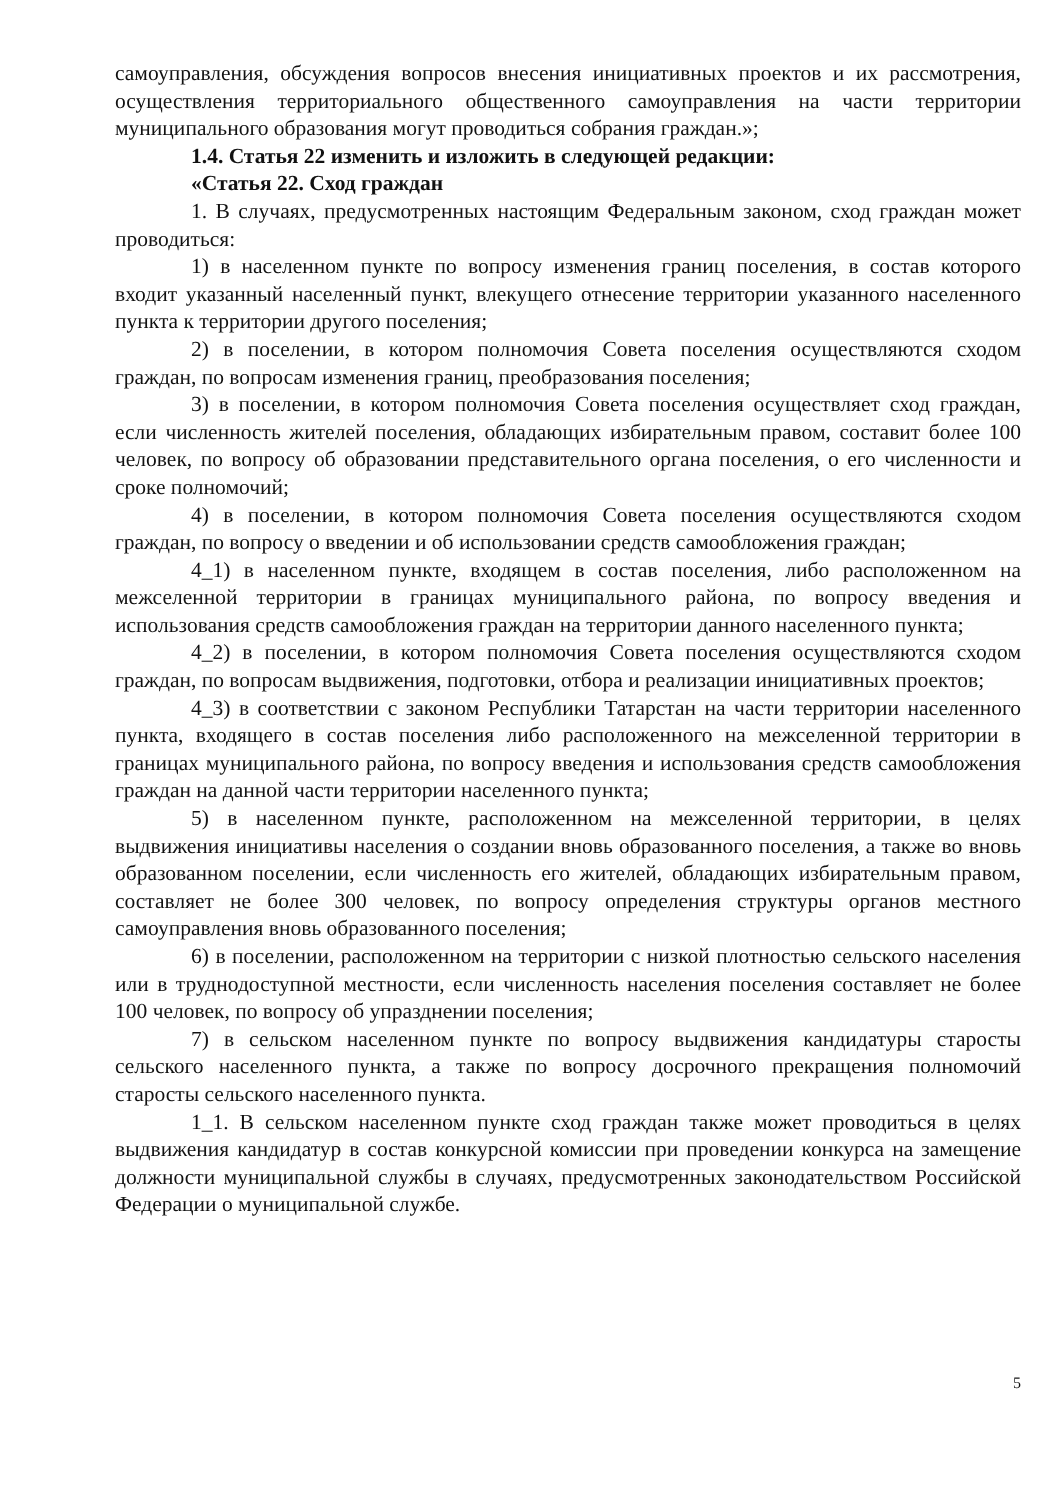самоуправления, обсуждения вопросов внесения инициативных проектов и их рассмотрения, осуществления территориального общественного самоуправления на части территории муниципального образования могут проводиться собрания граждан.»;
1.4. Статья 22 изменить и изложить в следующей редакции:
«Статья 22. Сход граждан
1. В случаях, предусмотренных настоящим Федеральным законом, сход граждан может проводиться:
1) в населенном пункте по вопросу изменения границ поселения, в состав которого входит указанный населенный пункт, влекущего отнесение территории указанного населенного пункта к территории другого поселения;
2) в поселении, в котором полномочия Совета поселения осуществляются сходом граждан, по вопросам изменения границ, преобразования поселения;
3) в поселении, в котором полномочия Совета поселения осуществляет сход граждан, если численность жителей поселения, обладающих избирательным правом, составит более 100 человек, по вопросу об образовании представительного органа поселения, о его численности и сроке полномочий;
4) в поселении, в котором полномочия Совета поселения осуществляются сходом граждан, по вопросу о введении и об использовании средств самообложения граждан;
4_1) в населенном пункте, входящем в состав поселения, либо расположенном на межселенной территории в границах муниципального района, по вопросу введения и использования средств самообложения граждан на территории данного населенного пункта;
4_2) в поселении, в котором полномочия Совета поселения осуществляются сходом граждан, по вопросам выдвижения, подготовки, отбора и реализации инициативных проектов;
4_3) в соответствии с законом Республики Татарстан на части территории населенного пункта, входящего в состав поселения либо расположенного на межселенной территории в границах муниципального района, по вопросу введения и использования средств самообложения граждан на данной части территории населенного пункта;
5) в населенном пункте, расположенном на межселенной территории, в целях выдвижения инициативы населения о создании вновь образованного поселения, а также во вновь образованном поселении, если численность его жителей, обладающих избирательным правом, составляет не более 300 человек, по вопросу определения структуры органов местного самоуправления вновь образованного поселения;
6) в поселении, расположенном на территории с низкой плотностью сельского населения или в труднодоступной местности, если численность населения поселения составляет не более 100 человек, по вопросу об упразднении поселения;
7) в сельском населенном пункте по вопросу выдвижения кандидатуры старосты сельского населенного пункта, а также по вопросу досрочного прекращения полномочий старосты сельского населенного пункта.
1_1. В сельском населенном пункте сход граждан также может проводиться в целях выдвижения кандидатур в состав конкурсной комиссии при проведении конкурса на замещение должности муниципальной службы в случаях, предусмотренных законодательством Российской Федерации о муниципальной службе.
5